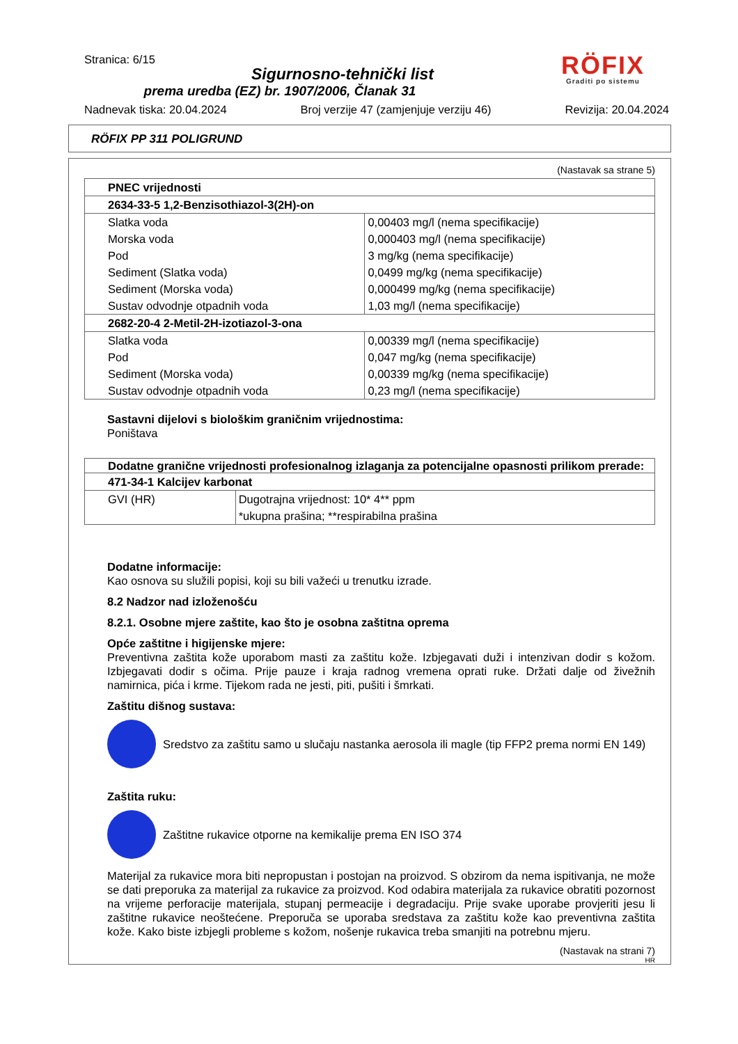Stranica: 6/15
Sigurnosno-tehnički list
prema uredba (EZ) br. 1907/2006, Članak 31
RÖFIX
Graditi po sistemu
Nadnevak tiska: 20.04.2024 Broj verzije 47 (zamjenjuje verziju 46) Revizija: 20.04.2024
RÖFIX PP 311 POLIGRUND
(Nastavak sa strane 5)
| PNEC vrijednosti | |
| --- | --- |
| 2634-33-5 1,2-Benzisothiazol-3(2H)-on | |
| Slatka voda | 0,00403 mg/l (nema specifikacije) |
| Morska voda | 0,000403 mg/l (nema specifikacije) |
| Pod | 3 mg/kg (nema specifikacije) |
| Sediment (Slatka voda) | 0,0499 mg/kg (nema specifikacije) |
| Sediment (Morska voda) | 0,000499 mg/kg (nema specifikacije) |
| Sustav odvodnje otpadnih voda | 1,03 mg/l (nema specifikacije) |
| 2682-20-4 2-Metil-2H-izotiazol-3-ona | |
| Slatka voda | 0,00339 mg/l (nema specifikacije) |
| Pod | 0,047 mg/kg (nema specifikacije) |
| Sediment (Morska voda) | 0,00339 mg/kg (nema specifikacije) |
| Sustav odvodnje otpadnih voda | 0,23 mg/l (nema specifikacije) |
Sastavni dijelovi s biološkim graničnim vrijednostima:
Poništava
| Dodatne granične vrijednosti profesionalnog izlaganja za potencijalne opasnosti prilikom prerade: | |
| --- | --- |
| 471-34-1 Kalcijev karbonat | |
| GVI (HR) | Dugotrajna vrijednost: 10* 4** ppm *ukupna prašina; **respirabilna prašina |
Dodatne informacije:
Kao osnova su služili popisi, koji su bili važeći u trenutku izrade.
8.2 Nadzor nad izloženošću
8.2.1. Osobne mjere zaštite, kao što je osobna zaštitna oprema
Opće zaštitne i higijenske mjere:
Preventivna zaštita kože uporabom masti za zaštitu kože. Izbjegavati duži i intenzivan dodir s kožom. Izbjegavati dodir s očima. Prije pauze i kraja radnog vremena oprati ruke. Držati dalje od živežnih namirnica, pića i krme. Tijekom rada ne jesti, piti, pušiti i šmrkati.
Zaštitu dišnog sustava:
Sredstvo za zaštitu samo u slučaju nastanka aerosola ili magle (tip FFP2 prema normi EN 149)
Zaštita ruku:
Zaštitne rukavice otporne na kemikalije prema EN ISO 374
Materijal za rukavice mora biti nepropustan i postojan na proizvod. S obzirom da nema ispitivanja, ne može se dati preporuka za materijal za rukavice za proizvod. Kod odabira materijala za rukavice obratiti pozornost na vrijeme perforacije materijala, stupanj permeacije i degradaciju. Prije svake uporabe provjeriti jesu li zaštitne rukavice neoštećene. Preporuča se uporaba sredstava za zaštitu kože kao preventivna zaštita kože. Kako biste izbjegli probleme s kožom, nošenje rukavica treba smanjiti na potrebnu mjeru.
(Nastavak na strani 7)
HR